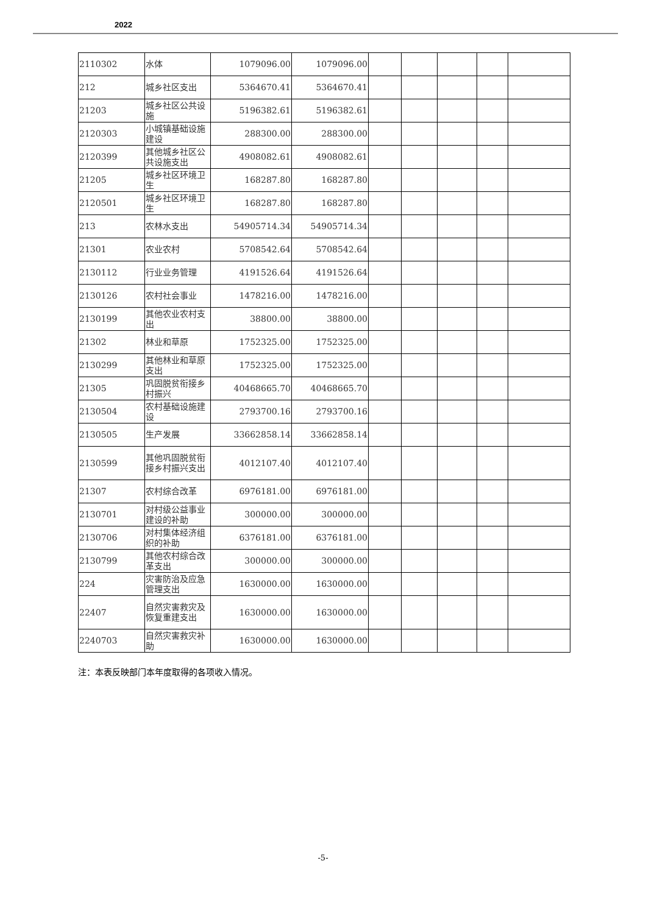2022
| 2110302 | 水体 | 1079096.00 | 1079096.00 | | | | | |
| 212 | 城乡社区支出 | 5364670.41 | 5364670.41 | | | | | |
| 21203 | 城乡社区公共设施 | 5196382.61 | 5196382.61 | | | | | |
| 2120303 | 小城镇基础设施建设 | 288300.00 | 288300.00 | | | | | |
| 2120399 | 其他城乡社区公共设施支出 | 4908082.61 | 4908082.61 | | | | | |
| 21205 | 城乡社区环境卫生 | 168287.80 | 168287.80 | | | | | |
| 2120501 | 城乡社区环境卫生 | 168287.80 | 168287.80 | | | | | |
| 213 | 农林水支出 | 54905714.34 | 54905714.34 | | | | | |
| 21301 | 农业农村 | 5708542.64 | 5708542.64 | | | | | |
| 2130112 | 行业业务管理 | 4191526.64 | 4191526.64 | | | | | |
| 2130126 | 农村社会事业 | 1478216.00 | 1478216.00 | | | | | |
| 2130199 | 其他农业农村支出 | 38800.00 | 38800.00 | | | | | |
| 21302 | 林业和草原 | 1752325.00 | 1752325.00 | | | | | |
| 2130299 | 其他林业和草原支出 | 1752325.00 | 1752325.00 | | | | | |
| 21305 | 巩固脱贫衔接乡村振兴 | 40468665.70 | 40468665.70 | | | | | |
| 2130504 | 农村基础设施建设 | 2793700.16 | 2793700.16 | | | | | |
| 2130505 | 生产发展 | 33662858.14 | 33662858.14 | | | | | |
| 2130599 | 其他巩固脱贫衔接乡村振兴支出 | 4012107.40 | 4012107.40 | | | | | |
| 21307 | 农村综合改革 | 6976181.00 | 6976181.00 | | | | | |
| 2130701 | 对村级公益事业建设的补助 | 300000.00 | 300000.00 | | | | | |
| 2130706 | 对村集体经济组织的补助 | 6376181.00 | 6376181.00 | | | | | |
| 2130799 | 其他农村综合改革支出 | 300000.00 | 300000.00 | | | | | |
| 224 | 灾害防治及应急管理支出 | 1630000.00 | 1630000.00 | | | | | |
| 22407 | 自然灾害救灾及恢复重建支出 | 1630000.00 | 1630000.00 | | | | | |
| 2240703 | 自然灾害救灾补助 | 1630000.00 | 1630000.00 | | | | | |
注：本表反映部门本年度取得的各项收入情况。
-5-